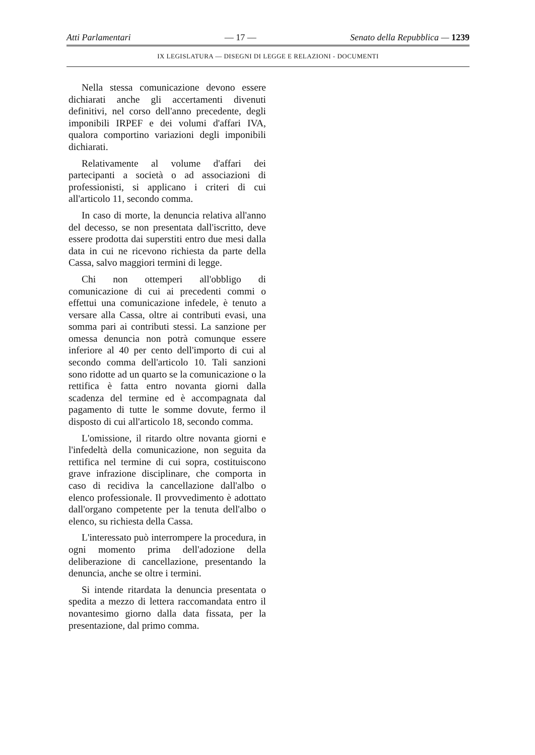Atti Parlamentari — 17 — Senato della Repubblica — 1239
IX LEGISLATURA — DISEGNI DI LEGGE E RELAZIONI - DOCUMENTI
Nella stessa comunicazione devono essere dichiarati anche gli accertamenti divenuti definitivi, nel corso dell'anno precedente, degli imponibili IRPEF e dei volumi d'affari IVA, qualora comportino variazioni degli imponibili dichiarati.
Relativamente al volume d'affari dei partecipanti a società o ad associazioni di professionisti, si applicano i criteri di cui all'articolo 11, secondo comma.
In caso di morte, la denuncia relativa all'anno del decesso, se non presentata dall'iscritto, deve essere prodotta dai superstiti entro due mesi dalla data in cui ne ricevono richiesta da parte della Cassa, salvo maggiori termini di legge.
Chi non ottemperi all'obbligo di comunicazione di cui ai precedenti commi o effettui una comunicazione infedele, è tenuto a versare alla Cassa, oltre ai contributi evasi, una somma pari ai contributi stessi. La sanzione per omessa denuncia non potrà comunque essere inferiore al 40 per cento dell'importo di cui al secondo comma dell'articolo 10. Tali sanzioni sono ridotte ad un quarto se la comunicazione o la rettifica è fatta entro novanta giorni dalla scadenza del termine ed è accompagnata dal pagamento di tutte le somme dovute, fermo il disposto di cui all'articolo 18, secondo comma.
L'omissione, il ritardo oltre novanta giorni e l'infedeltà della comunicazione, non seguita da rettifica nel termine di cui sopra, costituiscono grave infrazione disciplinare, che comporta in caso di recidiva la cancellazione dall'albo o elenco professionale. Il provvedimento è adottato dall'organo competente per la tenuta dell'albo o elenco, su richiesta della Cassa.
L'interessato può interrompere la procedura, in ogni momento prima dell'adozione della deliberazione di cancellazione, presentando la denuncia, anche se oltre i termini.
Si intende ritardata la denuncia presentata o spedita a mezzo di lettera raccomandata entro il novantesimo giorno dalla data fissata, per la presentazione, dal primo comma.